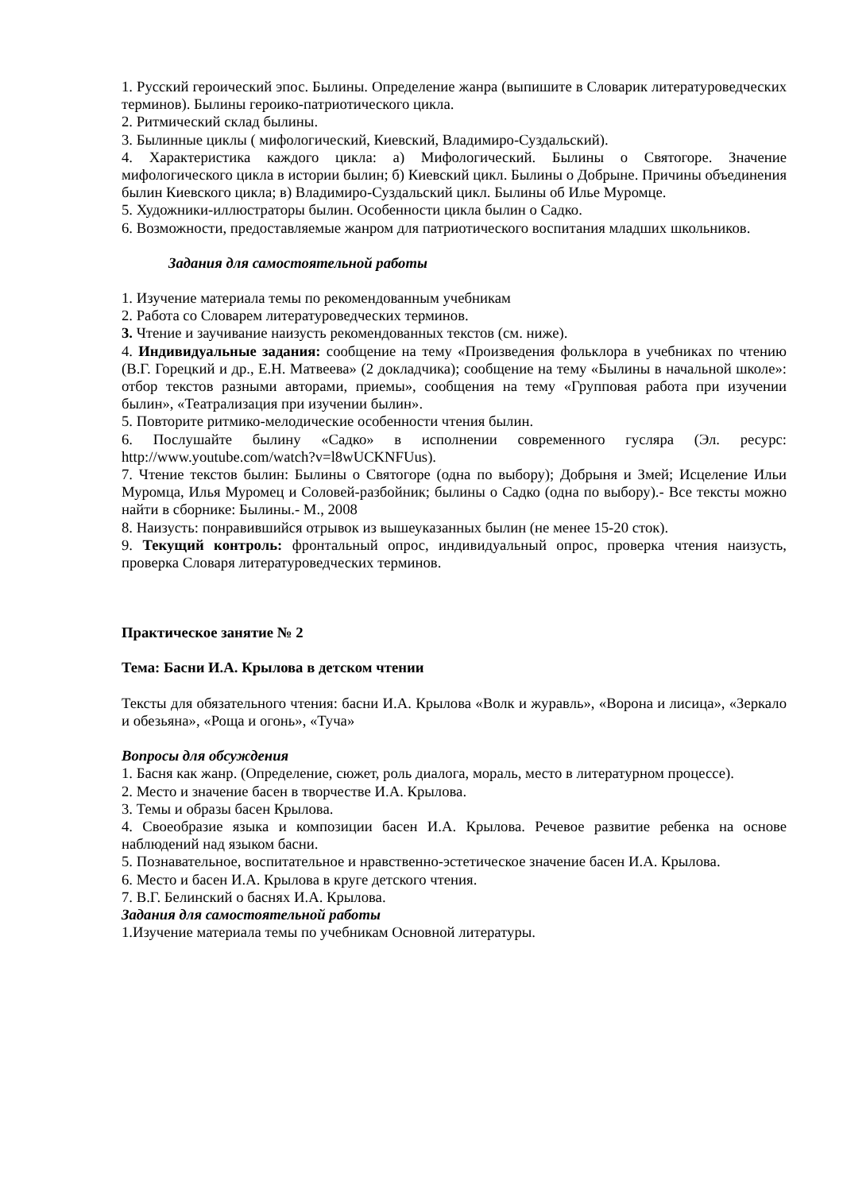1. Русский героический эпос. Былины. Определение жанра (выпишите в Словарик литературоведческих терминов). Былины героико-патриотического цикла.
2. Ритмический склад былины.
3. Былинные циклы ( мифологический, Киевский, Владимиро-Суздальский).
4. Характеристика каждого цикла: а) Мифологический. Былины о Святогоре. Значение мифологического цикла в истории былин; б) Киевский цикл. Былины о Добрыне. Причины объединения былин Киевского цикла; в) Владимиро-Суздальский цикл. Былины об Илье Муромце.
5. Художники-иллюстраторы былин. Особенности цикла былин о Садко.
6. Возможности, предоставляемые жанром для патриотического воспитания младших школьников.
Задания для самостоятельной работы
1. Изучение материала темы по рекомендованным учебникам
2. Работа со Словарем литературоведческих терминов.
3. Чтение и заучивание наизусть рекомендованных текстов (см. ниже).
4. Индивидуальные задания: сообщение на тему «Произведения фольклора в учебниках по чтению (В.Г. Горецкий и др., Е.Н. Матвеева» (2 докладчика); сообщение на тему «Былины в начальной школе»: отбор текстов разными авторами, приемы», сообщения на тему «Групповая работа при изучении былин», «Театрализация при изучении былин».
5. Повторите ритмико-мелодические особенности чтения былин.
6. Послушайте былину «Садко» в исполнении современного гусляра (Эл. ресурс: http://www.youtube.com/watch?v=l8wUCKNFUus).
7. Чтение текстов былин: Былины о Святогоре (одна по выбору); Добрыня и Змей; Исцеление Ильи Муромца, Илья Муромец и Соловей-разбойник; былины о Садко (одна по выбору).- Все тексты можно найти в сборнике: Былины.- М., 2008
8. Наизусть: понравившийся отрывок из вышеуказанных былин (не менее 15-20 сток).
9. Текущий контроль: фронтальный опрос, индивидуальный опрос, проверка чтения наизусть, проверка Словаря литературоведческих терминов.
Практическое занятие № 2
Тема: Басни И.А. Крылова в детском чтении
Тексты для обязательного чтения: басни И.А. Крылова «Волк и журавль», «Ворона и лисица», «Зеркало и обезьяна», «Роща и огонь», «Туча»
Вопросы для обсуждения
1. Басня как жанр. (Определение, сюжет, роль диалога, мораль, место в литературном процессе).
2. Место и значение басен в творчестве И.А. Крылова.
3. Темы и образы басен Крылова.
4. Своеобразие языка и композиции басен И.А. Крылова. Речевое развитие ребенка на основе наблюдений над языком басни.
5. Познавательное, воспитательное и нравственно-эстетическое значение басен И.А. Крылова.
6. Место и басен И.А. Крылова в круге детского чтения.
7. В.Г. Белинский о баснях И.А. Крылова.
Задания для самостоятельной работы
1.Изучение материала темы по учебникам Основной литературы.